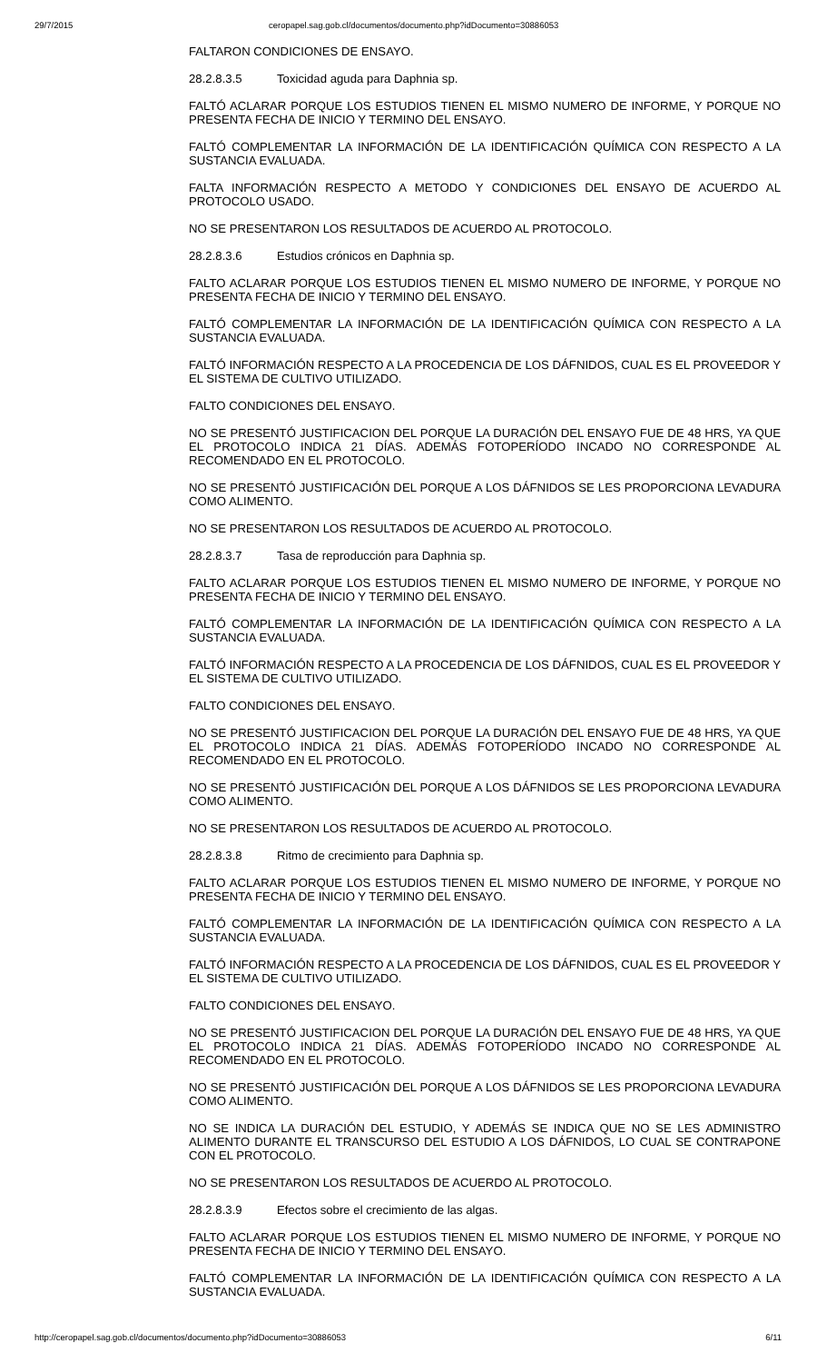29/7/2015 ceropapel.sag.gob.cl/documentos/documento.php?idDocumento=30886053
FALTARON CONDICIONES DE ENSAYO.
28.2.8.3.5 Toxicidad aguda para Daphnia sp.
FALTÓ ACLARAR PORQUE LOS ESTUDIOS TIENEN EL MISMO NUMERO DE INFORME, Y PORQUE NO PRESENTA FECHA DE INICIO Y TERMINO DEL ENSAYO.
FALTÓ COMPLEMENTAR LA INFORMACIÓN DE LA IDENTIFICACIÓN QUÍMICA CON RESPECTO A LA SUSTANCIA EVALUADA.
FALTA INFORMACIÓN RESPECTO A METODO Y CONDICIONES DEL ENSAYO DE ACUERDO AL PROTOCOLO USADO.
NO SE PRESENTARON LOS RESULTADOS DE ACUERDO AL PROTOCOLO.
28.2.8.3.6 Estudios crónicos en Daphnia sp.
FALTO ACLARAR PORQUE LOS ESTUDIOS TIENEN EL MISMO NUMERO DE INFORME, Y PORQUE NO PRESENTA FECHA DE INICIO Y TERMINO DEL ENSAYO.
FALTÓ COMPLEMENTAR LA INFORMACIÓN DE LA IDENTIFICACIÓN QUÍMICA CON RESPECTO A LA SUSTANCIA EVALUADA.
FALTÓ INFORMACIÓN RESPECTO A LA PROCEDENCIA DE LOS DÁFNIDOS, CUAL ES EL PROVEEDOR Y EL SISTEMA DE CULTIVO UTILIZADO.
FALTO CONDICIONES DEL ENSAYO.
NO SE PRESENTÓ JUSTIFICACION DEL PORQUE LA DURACIÓN DEL ENSAYO FUE DE 48 HRS, YA QUE EL PROTOCOLO INDICA 21 DÍAS. ADEMÁS FOTOPERÍODO INCADO NO CORRESPONDE AL RECOMENDADO EN EL PROTOCOLO.
NO SE PRESENTÓ JUSTIFICACIÓN DEL PORQUE A LOS DÁFNIDOS SE LES PROPORCIONA LEVADURA COMO ALIMENTO.
NO SE PRESENTARON LOS RESULTADOS DE ACUERDO AL PROTOCOLO.
28.2.8.3.7 Tasa de reproducción para Daphnia sp.
FALTO ACLARAR PORQUE LOS ESTUDIOS TIENEN EL MISMO NUMERO DE INFORME, Y PORQUE NO PRESENTA FECHA DE INICIO Y TERMINO DEL ENSAYO.
FALTÓ COMPLEMENTAR LA INFORMACIÓN DE LA IDENTIFICACIÓN QUÍMICA CON RESPECTO A LA SUSTANCIA EVALUADA.
FALTÓ INFORMACIÓN RESPECTO A LA PROCEDENCIA DE LOS DÁFNIDOS, CUAL ES EL PROVEEDOR Y EL SISTEMA DE CULTIVO UTILIZADO.
FALTO CONDICIONES DEL ENSAYO.
NO SE PRESENTÓ JUSTIFICACION DEL PORQUE LA DURACIÓN DEL ENSAYO FUE DE 48 HRS, YA QUE EL PROTOCOLO INDICA 21 DÍAS. ADEMÁS FOTOPERÍODO INCADO NO CORRESPONDE AL RECOMENDADO EN EL PROTOCOLO.
NO SE PRESENTÓ JUSTIFICACIÓN DEL PORQUE A LOS DÁFNIDOS SE LES PROPORCIONA LEVADURA COMO ALIMENTO.
NO SE PRESENTARON LOS RESULTADOS DE ACUERDO AL PROTOCOLO.
28.2.8.3.8 Ritmo de crecimiento para Daphnia sp.
FALTO ACLARAR PORQUE LOS ESTUDIOS TIENEN EL MISMO NUMERO DE INFORME, Y PORQUE NO PRESENTA FECHA DE INICIO Y TERMINO DEL ENSAYO.
FALTÓ COMPLEMENTAR LA INFORMACIÓN DE LA IDENTIFICACIÓN QUÍMICA CON RESPECTO A LA SUSTANCIA EVALUADA.
FALTÓ INFORMACIÓN RESPECTO A LA PROCEDENCIA DE LOS DÁFNIDOS, CUAL ES EL PROVEEDOR Y EL SISTEMA DE CULTIVO UTILIZADO.
FALTO CONDICIONES DEL ENSAYO.
NO SE PRESENTÓ JUSTIFICACION DEL PORQUE LA DURACIÓN DEL ENSAYO FUE DE 48 HRS, YA QUE EL PROTOCOLO INDICA 21 DÍAS. ADEMÁS FOTOPERÍODO INCADO NO CORRESPONDE AL RECOMENDADO EN EL PROTOCOLO.
NO SE PRESENTÓ JUSTIFICACIÓN DEL PORQUE A LOS DÁFNIDOS SE LES PROPORCIONA LEVADURA COMO ALIMENTO.
NO SE INDICA LA DURACIÓN DEL ESTUDIO, Y ADEMÁS SE INDICA QUE NO SE LES ADMINISTRO ALIMENTO DURANTE EL TRANSCURSO DEL ESTUDIO A LOS DÁFNIDOS, LO CUAL SE CONTRAPONE CON EL PROTOCOLO.
NO SE PRESENTARON LOS RESULTADOS DE ACUERDO AL PROTOCOLO.
28.2.8.3.9 Efectos sobre el crecimiento de las algas.
FALTO ACLARAR PORQUE LOS ESTUDIOS TIENEN EL MISMO NUMERO DE INFORME, Y PORQUE NO PRESENTA FECHA DE INICIO Y TERMINO DEL ENSAYO.
FALTÓ COMPLEMENTAR LA INFORMACIÓN DE LA IDENTIFICACIÓN QUÍMICA CON RESPECTO A LA SUSTANCIA EVALUADA.
http://ceropapel.sag.gob.cl/documentos/documento.php?idDocumento=30886053 6/11